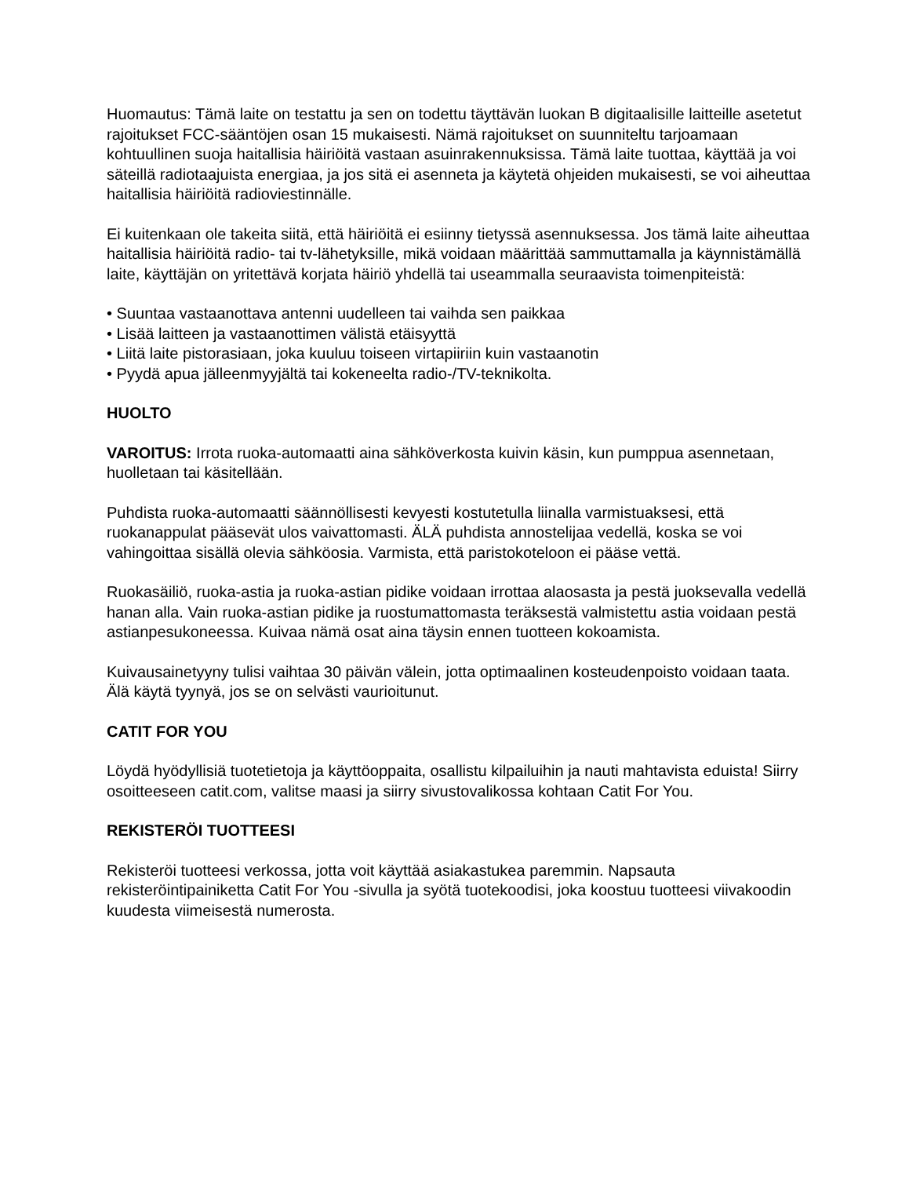Huomautus: Tämä laite on testattu ja sen on todettu täyttävän luokan B digitaalisille laitteille asetetut rajoitukset FCC-sääntöjen osan 15 mukaisesti. Nämä rajoitukset on suunniteltu tarjoamaan kohtuullinen suoja haitallisia häiriöitä vastaan asuinrakennuksissa. Tämä laite tuottaa, käyttää ja voi säteillä radiotaajuista energiaa, ja jos sitä ei asenneta ja käytetä ohjeiden mukaisesti, se voi aiheuttaa haitallisia häiriöitä radioviestinnälle.
Ei kuitenkaan ole takeita siitä, että häiriöitä ei esiinny tietyssä asennuksessa. Jos tämä laite aiheuttaa haitallisia häiriöitä radio- tai tv-lähetyksille, mikä voidaan määrittää sammuttamalla ja käynnistämällä laite, käyttäjän on yritettävä korjata häiriö yhdellä tai useammalla seuraavista toimenpiteistä:
• Suuntaa vastaanottava antenni uudelleen tai vaihda sen paikkaa
• Lisää laitteen ja vastaanottimen välistä etäisyyttä
• Liitä laite pistorasiaan, joka kuuluu toiseen virtapiiriin kuin vastaanotin
• Pyydä apua jälleenmyyjältä tai kokeneelta radio-/TV-teknikolta.
HUOLTO
VAROITUS: Irrota ruoka-automaatti aina sähköverkosta kuivin käsin, kun pumppua asennetaan, huolletaan tai käsitellään.
Puhdista ruoka-automaatti säännöllisesti kevyesti kostutetulla liinalla varmistuaksesi, että ruokanappulat pääsevät ulos vaivattomasti. ÄLÄ puhdista annostelijaa vedellä, koska se voi vahingoittaa sisällä olevia sähköosia. Varmista, että paristokoteloon ei pääse vettä.
Ruokasäiliö, ruoka-astia ja ruoka-astian pidike voidaan irrottaa alaosasta ja pestä juoksevalla vedellä hanan alla. Vain ruoka-astian pidike ja ruostumattomasta teräksestä valmistettu astia voidaan pestä astianpesukoneessa. Kuivaa nämä osat aina täysin ennen tuotteen kokoamista.
Kuivausainetyyny tulisi vaihtaa 30 päivän välein, jotta optimaalinen kosteudenpoisto voidaan taata. Älä käytä tyynyä, jos se on selvästi vaurioitunut.
CATIT FOR YOU
Löydä hyödyllisiä tuotetietoja ja käyttöoppaita, osallistu kilpailuihin ja nauti mahtavista eduista! Siirry osoitteeseen catit.com, valitse maasi ja siirry sivustovalikossa kohtaan Catit For You.
REKISTERÖI TUOTTEESI
Rekisteröi tuotteesi verkossa, jotta voit käyttää asiakastukea paremmin. Napsauta rekisteröintipainiketta Catit For You -sivulla ja syötä tuotekoodisi, joka koostuu tuotteesi viivakoodin kuudesta viimeisestä numerosta.